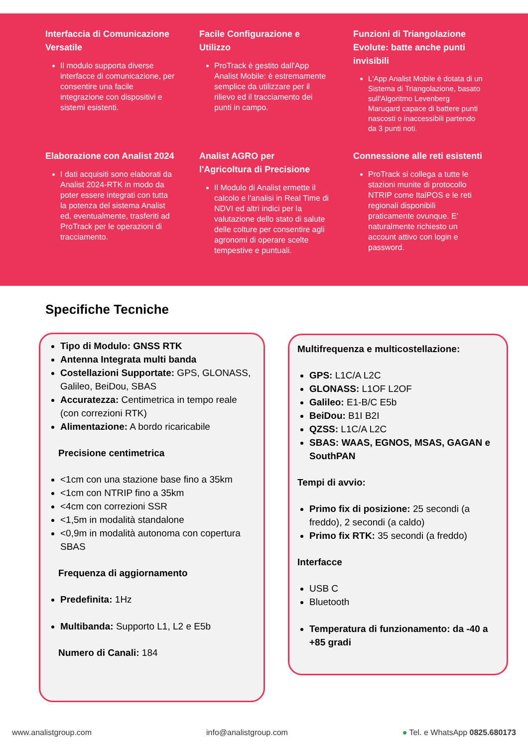Interfaccia di Comunicazione Versatile
Il modulo supporta diverse interfacce di comunicazione, per consentire una facile integrazione con dispositivi e sistemi esistenti.
Facile Configurazione e Utilizzo
ProTrack è gestito dall'App Analist Mobile: è estremamente semplice da utilizzare per il rilievo ed il tracciamento dei punti in campo.
Funzioni di Triangolazione Evolute: batte anche punti invisibili
L'App Analist Mobile è dotata di un Sistema di Triangolazione, basato sull'Algoritmo Levenberg Maruqard capace di battere punti nascosti o inaccessibili partendo da 3 punti noti.
Elaborazione con Analist 2024
I dati acquisiti sono elaborati da Analist 2024-RTK in modo da poter essere integrati con tutta la potenza del sistema Analist ed, eventualmente, trasferiti ad ProTrack per le operazioni di tracciamento.
Analist AGRO per l'Agricoltura di Precisione
Il Modulo di Analist ermette il calcolo e l'analisi in Real Time di NDVI ed altri indici per la valutazione dello stato di salute delle colture per consentire agli agronomi di operare scelte tempestive e puntuali.
Connessione alle reti esistenti
ProTrack si collega a tutte le stazioni munite di protocollo NTRIP come ItalPOS e le reti regionali disponibili praticamente ovunque. E' naturalmente richiesto un account attivo con login e password.
Specifiche Tecniche
Tipo di Modulo: GNSS RTK
Antenna Integrata multi banda
Costellazioni Supportate: GPS, GLONASS, Galileo, BeiDou, SBAS
Accuratezza: Centimetrica in tempo reale (con correzioni RTK)
Alimentazione: A bordo ricaricabile
Precisione centimetrica
<1cm con una stazione base fino a 35km
<1cm con NTRIP fino a 35km
<4cm con correzioni SSR
<1,5m in modalità standalone
<0,9m in modalità autonoma con copertura SBAS
Frequenza di aggiornamento
Predefinita: 1Hz
Multibanda: Supporto L1, L2 e E5b
Numero di Canali: 184
Multifrequenza e multicostellazione:
GPS: L1C/A L2C
GLONASS: L1OF L2OF
Galileo: E1-B/C E5b
BeiDou: B1I B2I
QZSS: L1C/A L2C
SBAS: WAAS, EGNOS, MSAS, GAGAN e SouthPAN
Tempi di avvio:
Primo fix di posizione: 25 secondi (a freddo), 2 secondi (a caldo)
Primo fix RTK: 35 secondi (a freddo)
Interfacce
USB C
Bluetooth
Temperatura di funzionamento: da -40 a +85 gradi
www.analistgroup.com info@analistgroup.com ● Tel. e WhatsApp 0825.680173